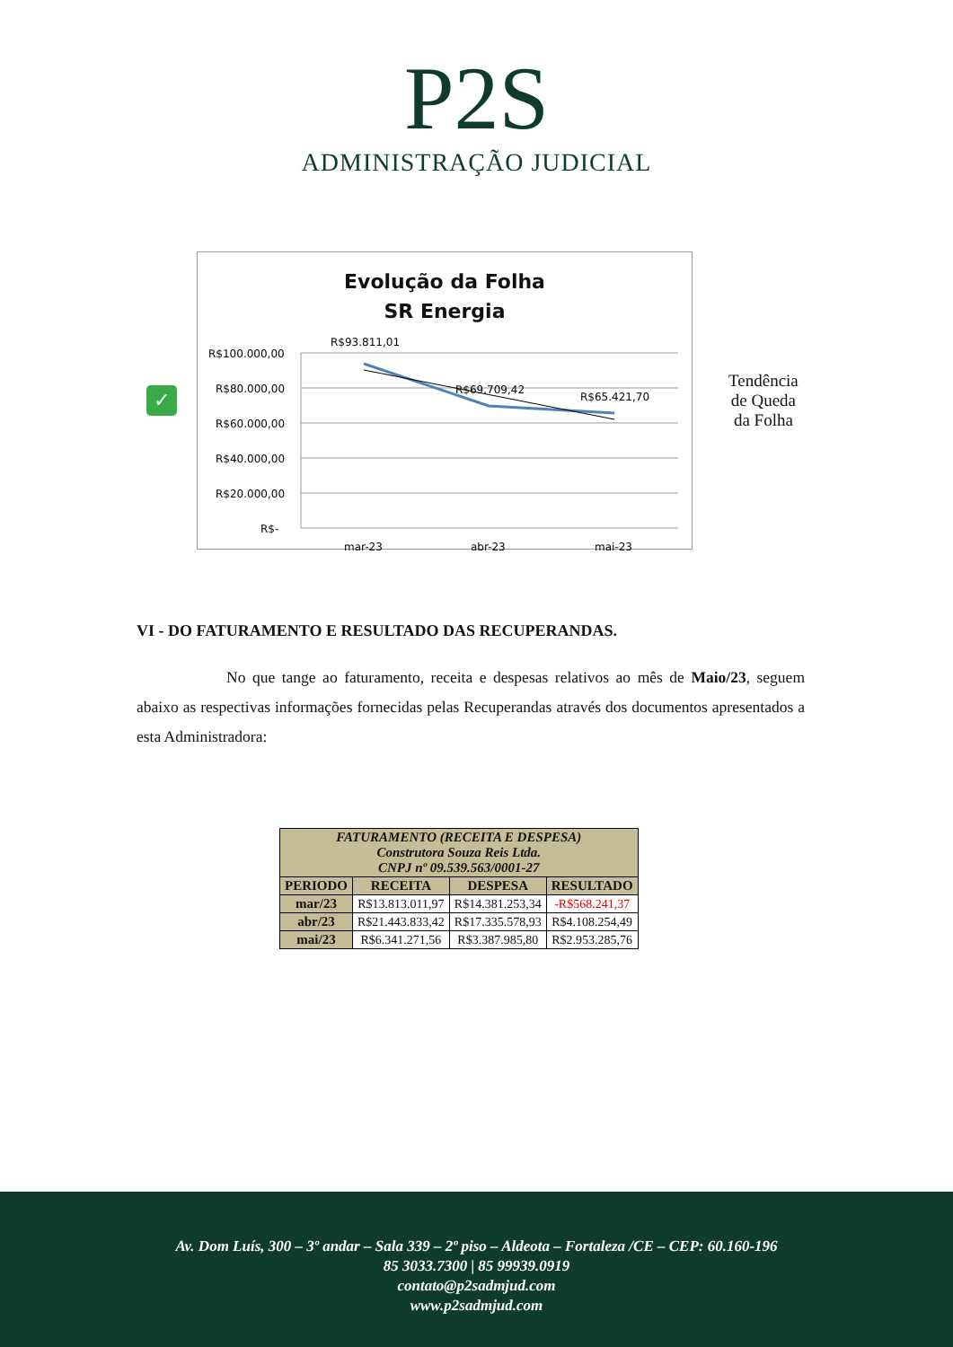P2S
ADMINISTRAÇÃO JUDICIAL
✓
Evolução da Folha
SR Energia
R$100.000,00
R$80.000,00
R$60.000,00
R$40.000,00
R$20.000,00
R$-
R$93.811,01
R$69.709,42
R$65.421,70
mar-23
abr-23
mai-23
Tendência
de Queda
da Folha
VI - DO FATURAMENTO E RESULTADO DAS RECUPERANDAS.
No que tange ao faturamento, receita e despesas relativos ao mês de Maio/23, seguem abaixo as respectivas informações fornecidas pelas Recuperandas através dos documentos apresentados a esta Administradora:
| FATURAMENTO (RECEITA E DESPESA) Construtora Souza Reis Ltda. CNPJ nº 09.539.563/0001-27 | | | |
| --- | --- | --- | --- |
| PERIODO | RECEITA | DESPESA | RESULTADO |
| mar/23 | R$13.813.011,97 | R$14.381.253,34 | -R$568.241,37 |
| abr/23 | R$21.443.833,42 | R$17.335.578,93 | R$4.108.254,49 |
| mai/23 | R$6.341.271,56 | R$3.387.985,80 | R$2.953.285,76 |
Av. Dom Luís, 300 – 3º andar – Sala 339 – 2º piso – Aldeota – Fortaleza /CE – CEP: 60.160-196
85 3033.7300 | 85 99939.0919
contato@p2sadmjud.com
www.p2sadmjud.com